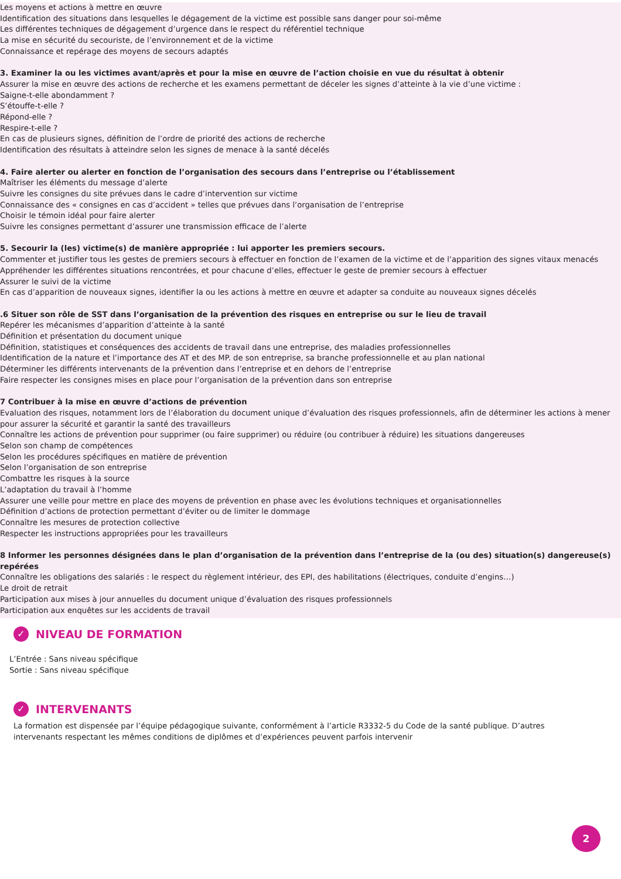Les moyens et actions à mettre en œuvre
Identification des situations dans lesquelles le dégagement de la victime est possible sans danger pour soi-même
Les différentes techniques de dégagement d’urgence dans le respect du référentiel technique
La mise en sécurité du secouriste, de l’environnement et de la victime
Connaissance et repérage des moyens de secours adaptés
3. Examiner la ou les victimes avant/après et pour la mise en œuvre de l’action choisie en vue du résultat à obtenir
Assurer la mise en œuvre des actions de recherche et les examens permettant de déceler les signes d’atteinte à la vie d’une victime :
Saigne-t-elle abondamment ?
S’étouffe-t-elle ?
Répond-elle ?
Respire-t-elle ?
En cas de plusieurs signes, définition de l’ordre de priorité des actions de recherche
Identification des résultats à atteindre selon les signes de menace à la santé décelés
4. Faire alerter ou alerter en fonction de l’organisation des secours dans l’entreprise ou l’établissement
Maîtriser les éléments du message d’alerte
Suivre les consignes du site prévues dans le cadre d’intervention sur victime
Connaissance des « consignes en cas d’accident » telles que prévues dans l’organisation de l’entreprise
Choisir le témoin idéal pour faire alerter
Suivre les consignes permettant d’assurer une transmission efficace de l’alerte
5. Secourir la (les) victime(s) de manière appropriée : lui apporter les premiers secours.
Commenter et justifier tous les gestes de premiers secours à effectuer en fonction de l’examen de la victime et de l’apparition des signes vitaux menacés
Appréhender les différentes situations rencontrées, et pour chacune d’elles, effectuer le geste de premier secours à effectuer
Assurer le suivi de la victime
En cas d’apparition de nouveaux signes, identifier la ou les actions à mettre en œuvre et adapter sa conduite au nouveaux signes décelés
.6 Situer son rôle de SST dans l’organisation de la prévention des risques en entreprise ou sur le lieu de travail
Repérer les mécanismes d’apparition d’atteinte à la santé
Définition et présentation du document unique
Définition, statistiques et conséquences des accidents de travail dans une entreprise, des maladies professionnelles
Identification de la nature et l’importance des AT et des MP. de son entreprise, sa branche professionnelle et au plan national
Déterminer les différents intervenants de la prévention dans l’entreprise et en dehors de l’entreprise
Faire respecter les consignes mises en place pour l’organisation de la prévention dans son entreprise
7 Contribuer à la mise en œuvre d’actions de prévention
Evaluation des risques, notamment lors de l’élaboration du document unique d’évaluation des risques professionnels, afin de déterminer les actions à mener pour assurer la sécurité et garantir la santé des travailleurs
Connaître les actions de prévention pour supprimer (ou faire supprimer) ou réduire (ou contribuer à réduire) les situations dangereuses
Selon son champ de compétences
Selon les procédures spécifiques en matière de prévention
Selon l’organisation de son entreprise
Combattre les risques à la source
L’adaptation du travail à l’homme
Assurer une veille pour mettre en place des moyens de prévention en phase avec les évolutions techniques et organisationnelles
Définition d’actions de protection permettant d’éviter ou de limiter le dommage
Connaître les mesures de protection collective
Respecter les instructions appropriées pour les travailleurs
8 Informer les personnes désignées dans le plan d’organisation de la prévention dans l’entreprise de la (ou des) situation(s) dangereuse(s) repérées
Connaître les obligations des salariés : le respect du règlement intérieur, des EPI, des habilitations (électriques, conduite d’engins…)
Le droit de retrait
Participation aux mises à jour annuelles du document unique d’évaluation des risques professionnels
Participation aux enquêtes sur les accidents de travail
✓
NIVEAU DE FORMATION
L’Entrée : Sans niveau spécifique
Sortie : Sans niveau spécifique
✓
INTERVENANTS
La formation est dispensée par l’équipe pédagogique suivante, conformément à l’article R3332-5 du Code de la santé publique. D’autres intervenants respectant les mêmes conditions de diplômes et d’expériences peuvent parfois intervenir
2